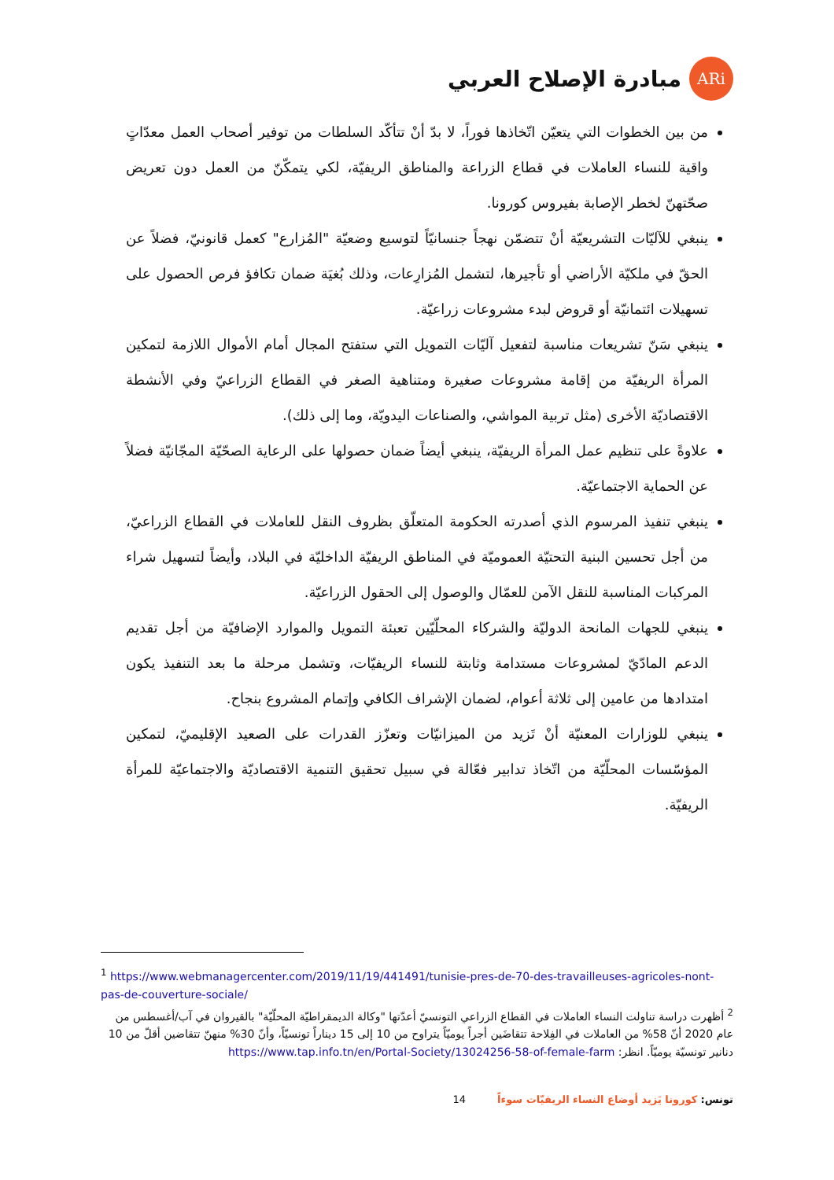ARi
مبادرة الإصلاح العربي
من بين الخطوات التي يتعيّن اتّخاذها فوراً، لا بدّ أنْ تتأكّد السلطات من توفير أصحاب العمل معدّاتٍ واقية للنساء العاملات في قطاع الزراعة والمناطق الريفيّة، لكي يتمكّنّ من العمل دون تعريض صحّتهنّ لخطر الإصابة بفيروس كورونا.
ينبغي للآليّات التشريعيّة أنْ تتضمّن نهجاً جنسانيّاً لتوسيع وضعيّة "المُزارع" كعمل قانونيّ، فضلاً عن الحقّ في ملكيّة الأراضي أو تأجيرها، لتشمل المُزارِعات، وذلك بُغيَة ضمان تكافؤ فرص الحصول على تسهيلات ائتمانيّة أو قروض لبدء مشروعات زراعيّة.
ينبغي سَنّ تشريعات مناسبة لتفعيل آليّات التمويل التي ستفتح المجال أمام الأموال اللازمة لتمكين المرأة الريفيّة من إقامة مشروعات صغيرة ومتناهية الصغر في القطاع الزراعيّ وفي الأنشطة الاقتصاديّة الأخرى (مثل تربية المواشي، والصناعات اليدويّة، وما إلى ذلك).
علاوةً على تنظيم عمل المرأة الريفيّة، ينبغي أيضاً ضمان حصولها على الرعاية الصحّيّة المجّانيّة فضلاً عن الحماية الاجتماعيّة.
ينبغي تنفيذ المرسوم الذي أصدرته الحكومة المتعلّق بظروف النقل للعاملات في القطاع الزراعيّ، من أجل تحسين البنية التحتيّة العموميّة في المناطق الريفيّة الداخليّة في البلاد، وأيضاً لتسهيل شراء المركبات المناسبة للنقل الآمن للعمّال والوصول إلى الحقول الزراعيّة.
ينبغي للجهات المانحة الدوليّة والشركاء المحلّيّين تعبئة التمويل والموارد الإضافيّة من أجل تقديم الدعم المادّيّ لمشروعات مستدامة وثابتة للنساء الريفيّات، وتشمل مرحلة ما بعد التنفيذ يكون امتدادها من عامين إلى ثلاثة أعوام، لضمان الإشراف الكافي وإتمام المشروع بنجاح.
ينبغي للوزارات المعنيّة أنْ تَزيد من الميزانيّات وتعزّز القدرات على الصعيد الإقليميّ، لتمكين المؤسّسات المحلّيّة من اتّخاذ تدابير فعّالة في سبيل تحقيق التنمية الاقتصاديّة والاجتماعيّة للمرأة الريفيّة.
<sup>1</sup> https://www.webmanagercenter.com/2019/11/19/441491/tunisie-pres-de-70-des-travailleuses-agricoles-nont-pas-de-couverture-sociale/
<sup>2</sup> أظهرت دراسة تناولت النساء العاملات في القطاع الزراعي التونسيّ أعدّتها "وكالة الديمقراطيّة المحلّيّة" بالقيروان في آب/أغسطس من عام 2020 أنّ 58% من العاملات في الفِلاحة تتقاضَين أجراً يوميّاً يتراوح من 10 إلى 15 ديناراً تونسيّاً، وأنّ 30% منهنّ تتقاضين أقلّ من 10 دنانير تونسيّة يوميّاً. انظر: https://www.tap.info.tn/en/Portal-Society/13024256-58-of-female-farm
تونس: كورونا يَزيد أوضاع النساء الريفيّات سوءاً 14